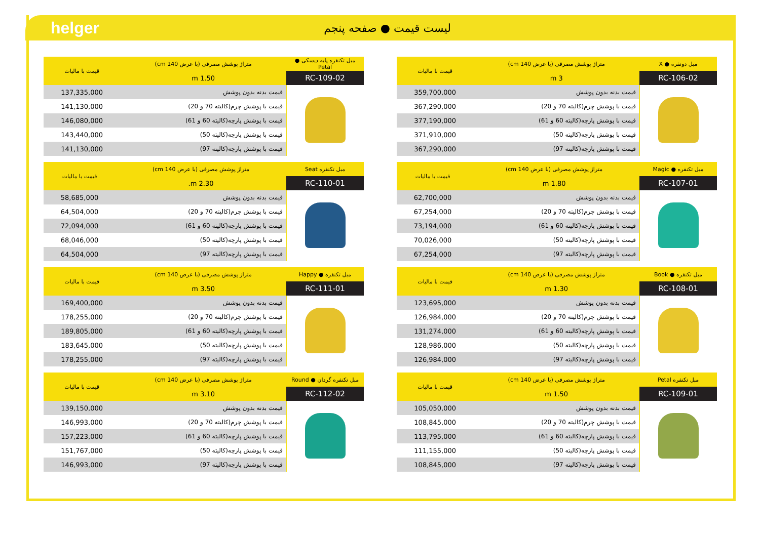helger
لیست قیمت ● صفحه پنجم
| مبل دونفره ● X | متراژ پوشش مصرفی (با عرض 140 cm) | قیمت با مالیات |
| --- | --- | --- |
| RC-106-02 | 3 m | |
| | قیمت بدنه بدون پوشش | 359,700,000 |
| | قیمت با پوشش چرم(کالیته 70 و 20) | 367,290,000 |
| | قیمت با پوشش پارچه(کالیته 60 و 61) | 377,190,000 |
| | قیمت با پوشش پارچه(کالیته 50) | 371,910,000 |
| | قیمت با پوشش پارچه(کالیته 97) | 367,290,000 |
| مبل تکنفره ● Magic | متراژ پوشش مصرفی (با عرض 140 cm) | قیمت با مالیات |
| --- | --- | --- |
| RC-107-01 | 1.80 m | |
| | قیمت بدنه بدون پوشش | 62,700,000 |
| | قیمت با پوشش چرم(کالیته 70 و 20) | 67,254,000 |
| | قیمت با پوشش پارچه(کالیته 60 و 61) | 73,194,000 |
| | قیمت با پوشش پارچه(کالیته 50) | 70,026,000 |
| | قیمت با پوشش پارچه(کالیته 97) | 67,254,000 |
| مبل تکنفره ● Book | متراژ پوشش مصرفی (با عرض 140 cm) | قیمت با مالیات |
| --- | --- | --- |
| RC-108-01 | 1.30 m | |
| | قیمت بدنه بدون پوشش | 123,695,000 |
| | قیمت با پوشش چرم(کالیته 70 و 20) | 126,984,000 |
| | قیمت با پوشش پارچه(کالیته 60 و 61) | 131,274,000 |
| | قیمت با پوشش پارچه(کالیته 50) | 128,986,000 |
| | قیمت با پوشش پارچه(کالیته 97) | 126,984,000 |
| مبل تکنفره Petal | متراژ پوشش مصرفی (با عرض 140 cm) | قیمت با مالیات |
| --- | --- | --- |
| RC-109-01 | 1.50 m | |
| | قیمت بدنه بدون پوشش | 105,050,000 |
| | قیمت با پوشش چرم(کالیته 70 و 20) | 108,845,000 |
| | قیمت با پوشش پارچه(کالیته 60 و 61) | 113,795,000 |
| | قیمت با پوشش پارچه(کالیته 50) | 111,155,000 |
| | قیمت با پوشش پارچه(کالیته 97) | 108,845,000 |
| مبل تکنفره پایه دیسکی ● Petal | متراژ پوشش مصرفی (با عرض 140 cm) | قیمت با مالیات |
| --- | --- | --- |
| RC-109-02 | 1.50 m | |
| | قیمت بدنه بدون پوشش | 137,335,000 |
| | قیمت با پوشش چرم(کالیته 70 و 20) | 141,130,000 |
| | قیمت با پوشش پارچه(کالیته 60 و 61) | 146,080,000 |
| | قیمت با پوشش پارچه(کالیته 50) | 143,440,000 |
| | قیمت با پوشش پارچه(کالیته 97) | 141,130,000 |
| مبل تکنفره Seat | متراژ پوشش مصرفی (با عرض 140 cm) | قیمت با مالیات |
| --- | --- | --- |
| RC-110-01 | 2.30 m. | |
| | قیمت بدنه بدون پوشش | 58,685,000 |
| | قیمت با پوشش چرم(کالیته 70 و 20) | 64,504,000 |
| | قیمت با پوشش پارچه(کالیته 60 و 61) | 72,094,000 |
| | قیمت با پوشش پارچه(کالیته 50) | 68,046,000 |
| | قیمت با پوشش پارچه(کالیته 97) | 64,504,000 |
| مبل تکنفره ● Happy | متراژ پوشش مصرفی (با عرض 140 cm) | قیمت با مالیات |
| --- | --- | --- |
| RC-111-01 | 3.50 m | |
| | قیمت بدنه بدون پوشش | 169,400,000 |
| | قیمت با پوشش چرم(کالیته 70 و 20) | 178,255,000 |
| | قیمت با پوشش پارچه(کالیته 60 و 61) | 189,805,000 |
| | قیمت با پوشش پارچه(کالیته 50) | 183,645,000 |
| | قیمت با پوشش پارچه(کالیته 97) | 178,255,000 |
| مبل تکنفره گردان ● Round | متراژ پوشش مصرفی (با عرض 140 cm) | قیمت با مالیات |
| --- | --- | --- |
| RC-112-02 | 3.10 m | |
| | قیمت بدنه بدون پوشش | 139,150,000 |
| | قیمت با پوشش چرم(کالیته 70 و 20) | 146,993,000 |
| | قیمت با پوشش پارچه(کالیته 60 و 61) | 157,223,000 |
| | قیمت با پوشش پارچه(کالیته 50) | 151,767,000 |
| | قیمت با پوشش پارچه(کالیته 97) | 146,993,000 |